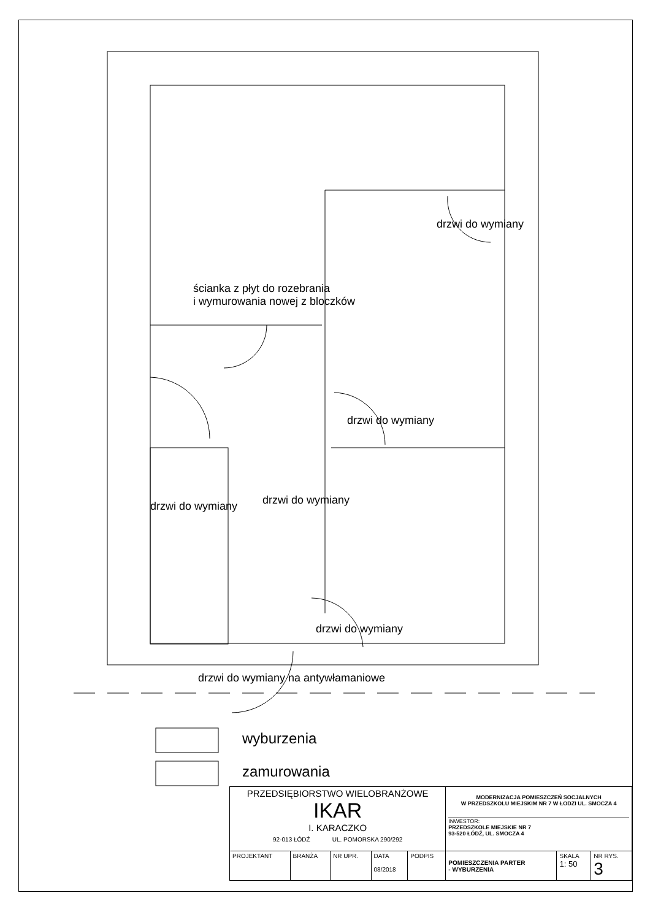drzwi do wymiany
ścianka z płyt do rozebrania
i wymurowania nowej z bloczków
drzwi do wymiany
drzwi do wymiany drzwi do wymiany
drzwi do wymiany
drzwi do wymiany na antywłamaniowe
wyburzenia
zamurowania
| PRZEDSIĘBIORSTWO WIELOBRANŻOWE IKAR I. KARACZKO 92-013 ŁÓDŹ UL. POMORSKA 290/292 | | | | | MODERNIZACJA POMIESZCZEŃ SOCJALNYCH W PRZEDSZKOLU MIEJSKIM NR 7 W ŁODZI UL. SMOCZA 4 INWESTOR: PRZEDSZKOLE MIEJSKIE NR 7 93-520 ŁÓDŹ, UL. SMOCZA 4 | | |
| PROJEKTANT | BRANŻA | NR UPR. | DATA 08/2018 | PODPIS | POMIESZCZENIA PARTER - WYBURZENIA | SKALA 1: 50 | NR RYS. 3 |